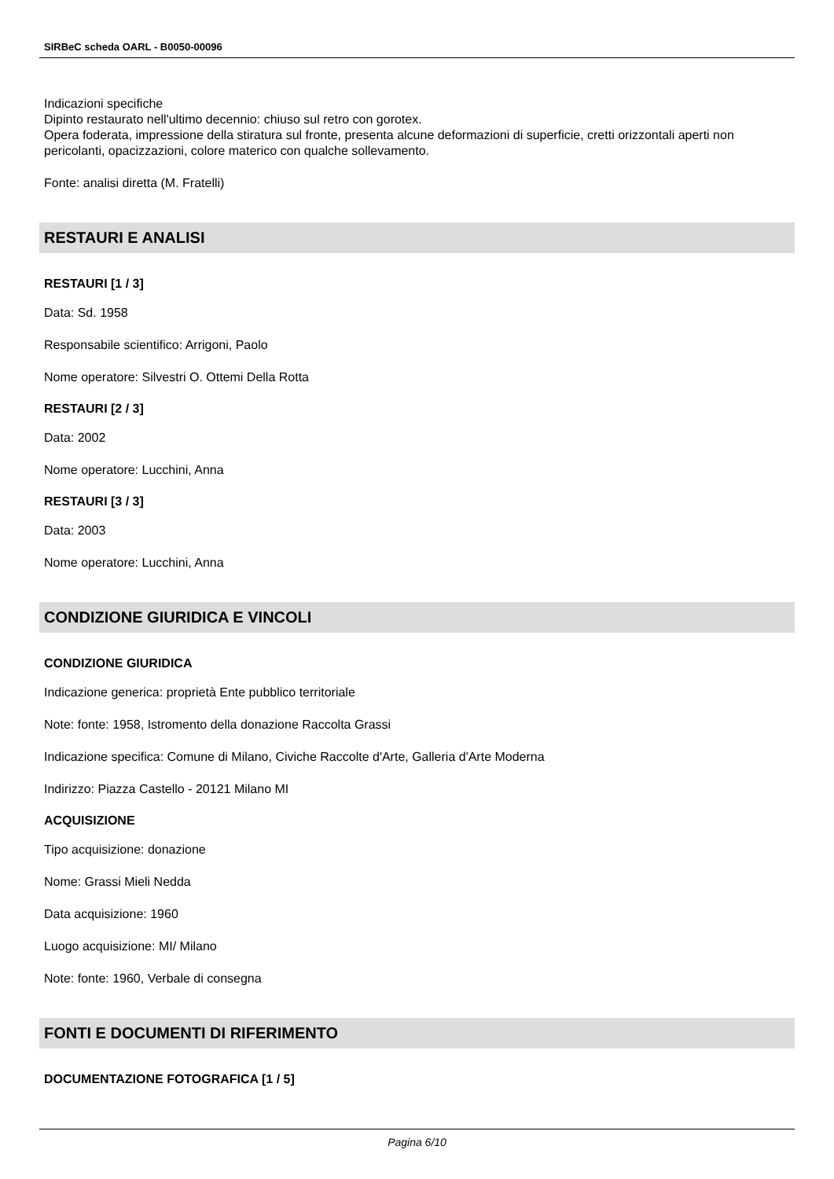SIRBeC scheda OARL - B0050-00096
Indicazioni specifiche
Dipinto restaurato nell'ultimo decennio: chiuso sul retro con gorotex.
Opera foderata, impressione della stiratura sul fronte, presenta alcune deformazioni di superficie, cretti orizzontali aperti non pericolanti, opacizzazioni, colore materico con qualche sollevamento.
Fonte: analisi diretta (M. Fratelli)
RESTAURI E ANALISI
RESTAURI [1 / 3]
Data: Sd. 1958
Responsabile scientifico: Arrigoni, Paolo
Nome operatore: Silvestri O. Ottemi Della Rotta
RESTAURI [2 / 3]
Data: 2002
Nome operatore: Lucchini, Anna
RESTAURI [3 / 3]
Data: 2003
Nome operatore: Lucchini, Anna
CONDIZIONE GIURIDICA E VINCOLI
CONDIZIONE GIURIDICA
Indicazione generica: proprietà Ente pubblico territoriale
Note: fonte: 1958, Istromento della donazione Raccolta Grassi
Indicazione specifica: Comune di Milano, Civiche Raccolte d'Arte, Galleria d'Arte Moderna
Indirizzo: Piazza Castello - 20121 Milano MI
ACQUISIZIONE
Tipo acquisizione: donazione
Nome: Grassi Mieli Nedda
Data acquisizione: 1960
Luogo acquisizione: MI/ Milano
Note: fonte: 1960, Verbale di consegna
FONTI E DOCUMENTI DI RIFERIMENTO
DOCUMENTAZIONE FOTOGRAFICA [1 / 5]
Pagina 6/10